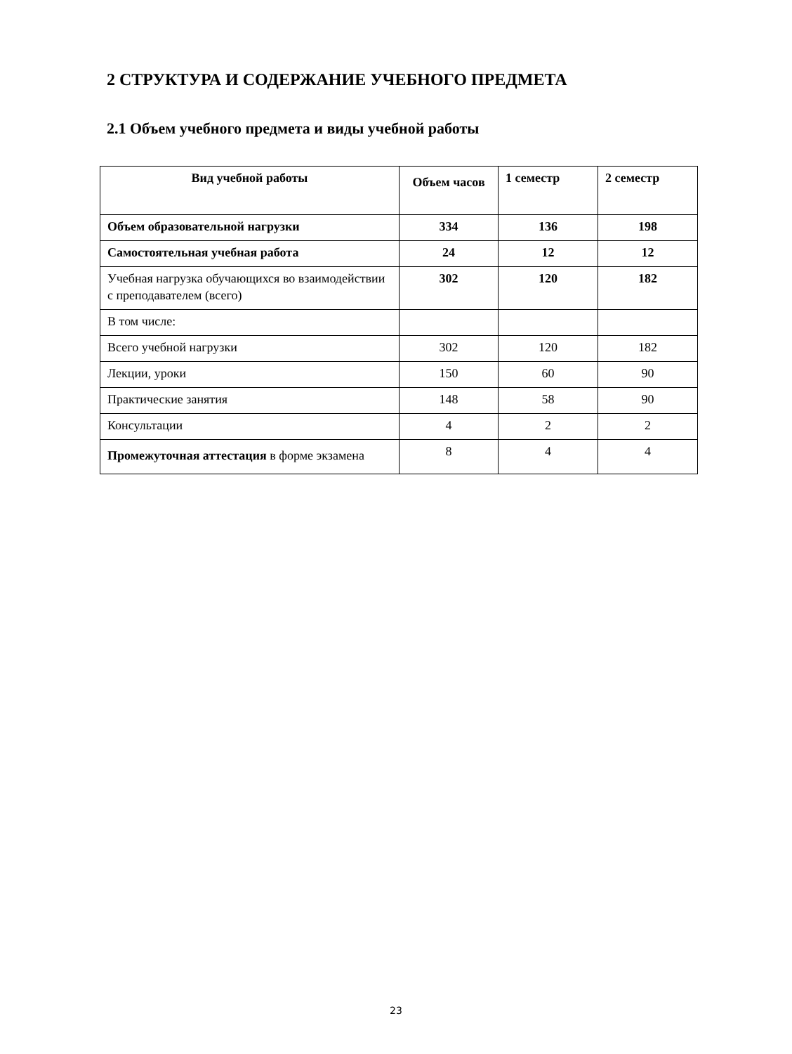2 СТРУКТУРА И СОДЕРЖАНИЕ УЧЕБНОГО ПРЕДМЕТА
2.1 Объем учебного предмета и виды учебной работы
| Вид учебной работы | Объем часов | 1 семестр | 2 семестр |
| --- | --- | --- | --- |
| Объем образовательной нагрузки | 334 | 136 | 198 |
| Самостоятельная учебная работа | 24 | 12 | 12 |
| Учебная нагрузка обучающихся во взаимодействии с преподавателем (всего) | 302 | 120 | 182 |
| В том числе: | | | |
| Всего учебной нагрузки | 302 | 120 | 182 |
| Лекции, уроки | 150 | 60 | 90 |
| Практические занятия | 148 | 58 | 90 |
| Консультации | 4 | 2 | 2 |
| Промежуточная аттестация в форме экзамена | 8 | 4 | 4 |
23